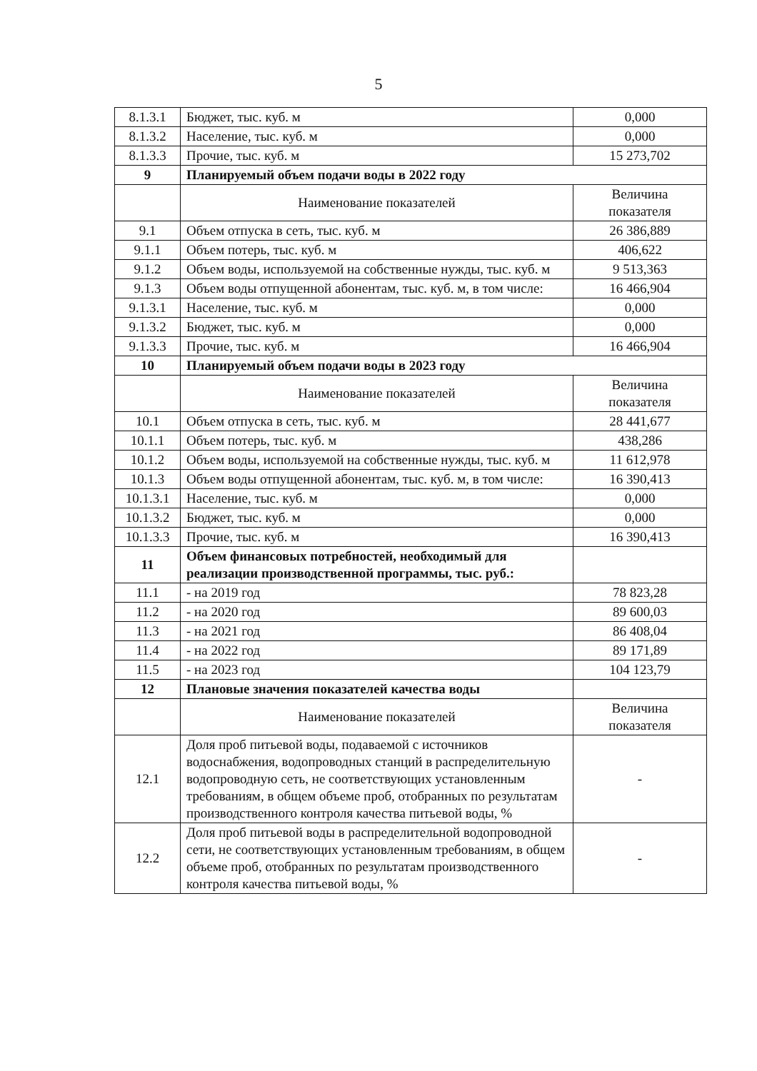5
| 8.1.3.1 | Бюджет, тыс. куб. м | 0,000 |
| 8.1.3.2 | Население, тыс. куб. м | 0,000 |
| 8.1.3.3 | Прочие, тыс. куб. м | 15 273,702 |
| 9 | Планируемый объем подачи воды в 2022 году | |
| | Наименование показателей | Величина показателя |
| 9.1 | Объем отпуска в сеть, тыс. куб. м | 26 386,889 |
| 9.1.1 | Объем потерь, тыс. куб. м | 406,622 |
| 9.1.2 | Объем воды, используемой на собственные нужды, тыс. куб. м | 9 513,363 |
| 9.1.3 | Объем воды отпущенной абонентам, тыс. куб. м, в том числе: | 16 466,904 |
| 9.1.3.1 | Население, тыс. куб. м | 0,000 |
| 9.1.3.2 | Бюджет, тыс. куб. м | 0,000 |
| 9.1.3.3 | Прочие, тыс. куб. м | 16 466,904 |
| 10 | Планируемый объем подачи воды в 2023 году | |
| | Наименование показателей | Величина показателя |
| 10.1 | Объем отпуска в сеть, тыс. куб. м | 28 441,677 |
| 10.1.1 | Объем потерь, тыс. куб. м | 438,286 |
| 10.1.2 | Объем воды, используемой на собственные нужды, тыс. куб. м | 11 612,978 |
| 10.1.3 | Объем воды отпущенной абонентам, тыс. куб. м, в том числе: | 16 390,413 |
| 10.1.3.1 | Население, тыс. куб. м | 0,000 |
| 10.1.3.2 | Бюджет, тыс. куб. м | 0,000 |
| 10.1.3.3 | Прочие, тыс. куб. м | 16 390,413 |
| 11 | Объем финансовых потребностей, необходимый для реализации производственной программы, тыс. руб.: | |
| 11.1 | - на 2019 год | 78 823,28 |
| 11.2 | - на 2020 год | 89 600,03 |
| 11.3 | - на 2021 год | 86 408,04 |
| 11.4 | - на 2022 год | 89 171,89 |
| 11.5 | - на 2023 год | 104 123,79 |
| 12 | Плановые значения показателей качества воды | |
| | Наименование показателей | Величина показателя |
| 12.1 | Доля проб питьевой воды, подаваемой с источников водоснабжения, водопроводных станций в распределительную водопроводную сеть, не соответствующих установленным требованиям, в общем объеме проб, отобранных по результатам производственного контроля качества питьевой воды, % | - |
| 12.2 | Доля проб питьевой воды в распределительной водопроводной сети, не соответствующих установленным требованиям, в общем объеме проб, отобранных по результатам производственного контроля качества питьевой воды, % | - |